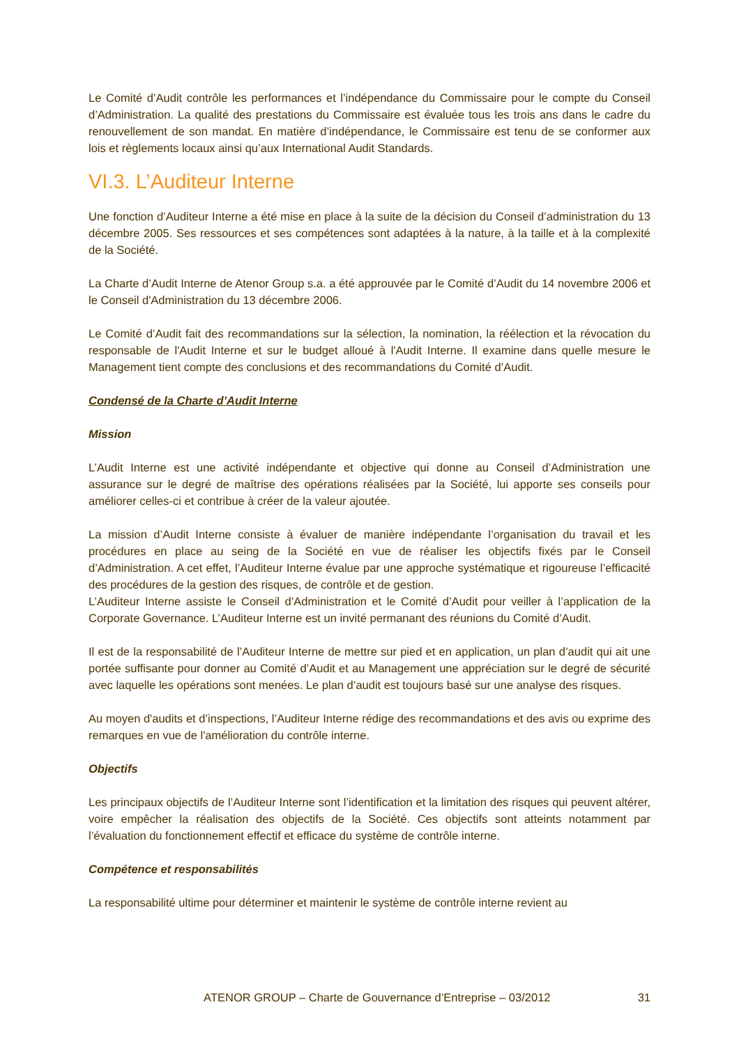Le Comité d’Audit contrôle les performances et l’indépendance du Commissaire pour le compte du Conseil d’Administration. La qualité des prestations du Commissaire est évaluée tous les trois ans dans le cadre du renouvellement de son mandat. En matière d’indépendance, le Commissaire est tenu de se conformer aux lois et règlements locaux ainsi qu’aux International Audit Standards.
VI.3. L’Auditeur Interne
Une fonction d’Auditeur Interne a été mise en place à la suite de la décision du Conseil d’administration du 13 décembre 2005. Ses ressources et ses compétences sont adaptées à la nature, à la taille et à la complexité de la Société.
La Charte d’Audit Interne de Atenor Group s.a. a été approuvée par le Comité d’Audit du 14 novembre 2006 et le Conseil d'Administration du 13 décembre 2006.
Le Comité d’Audit fait des recommandations sur la sélection, la nomination, la réélection et la révocation du responsable de l'Audit Interne et sur le budget alloué à l'Audit Interne. Il examine dans quelle mesure le Management tient compte des conclusions et des recommandations du Comité d’Audit.
Condensé de la Charte d’Audit Interne
Mission
L’Audit Interne est une activité indépendante et objective qui donne au Conseil d’Administration une assurance sur le degré de maîtrise des opérations réalisées par la Société, lui apporte ses conseils pour améliorer celles-ci et contribue à créer de la valeur ajoutée.
La mission d’Audit Interne consiste à évaluer de manière indépendante l’organisation du travail et les procédures en place au seing de la Société en vue de réaliser les objectifs fixés par le Conseil d’Administration. A cet effet, l’Auditeur Interne évalue par une approche systématique et rigoureuse l’efficacité des procédures de la gestion des risques, de contrôle et de gestion.
L’Auditeur Interne assiste le Conseil d’Administration et le Comité d’Audit pour veiller à l’application de la Corporate Governance. L’Auditeur Interne est un invité permanant des réunions du Comité d’Audit.
Il est de la responsabilité de l’Auditeur Interne de mettre sur pied et en application, un plan d’audit qui ait une portée suffisante pour donner au Comité d’Audit et au Management une appréciation sur le degré de sécurité avec laquelle les opérations sont menées. Le plan d’audit est toujours basé sur une analyse des risques.
Au moyen d'audits et d’inspections, l’Auditeur Interne rédige des recommandations et des avis ou exprime des remarques en vue de l'amélioration du contrôle interne.
Objectifs
Les principaux objectifs de l’Auditeur Interne sont l’identification et la limitation des risques qui peuvent altérer, voire empêcher la réalisation des objectifs de la Société. Ces objectifs sont atteints notamment par l’évaluation du fonctionnement effectif et efficace du système de contrôle interne.
Compétence et responsabilités
La responsabilité ultime pour déterminer et maintenir le système de contrôle interne revient au
ATENOR GROUP – Charte de Gouvernance d’Entreprise – 03/2012 31